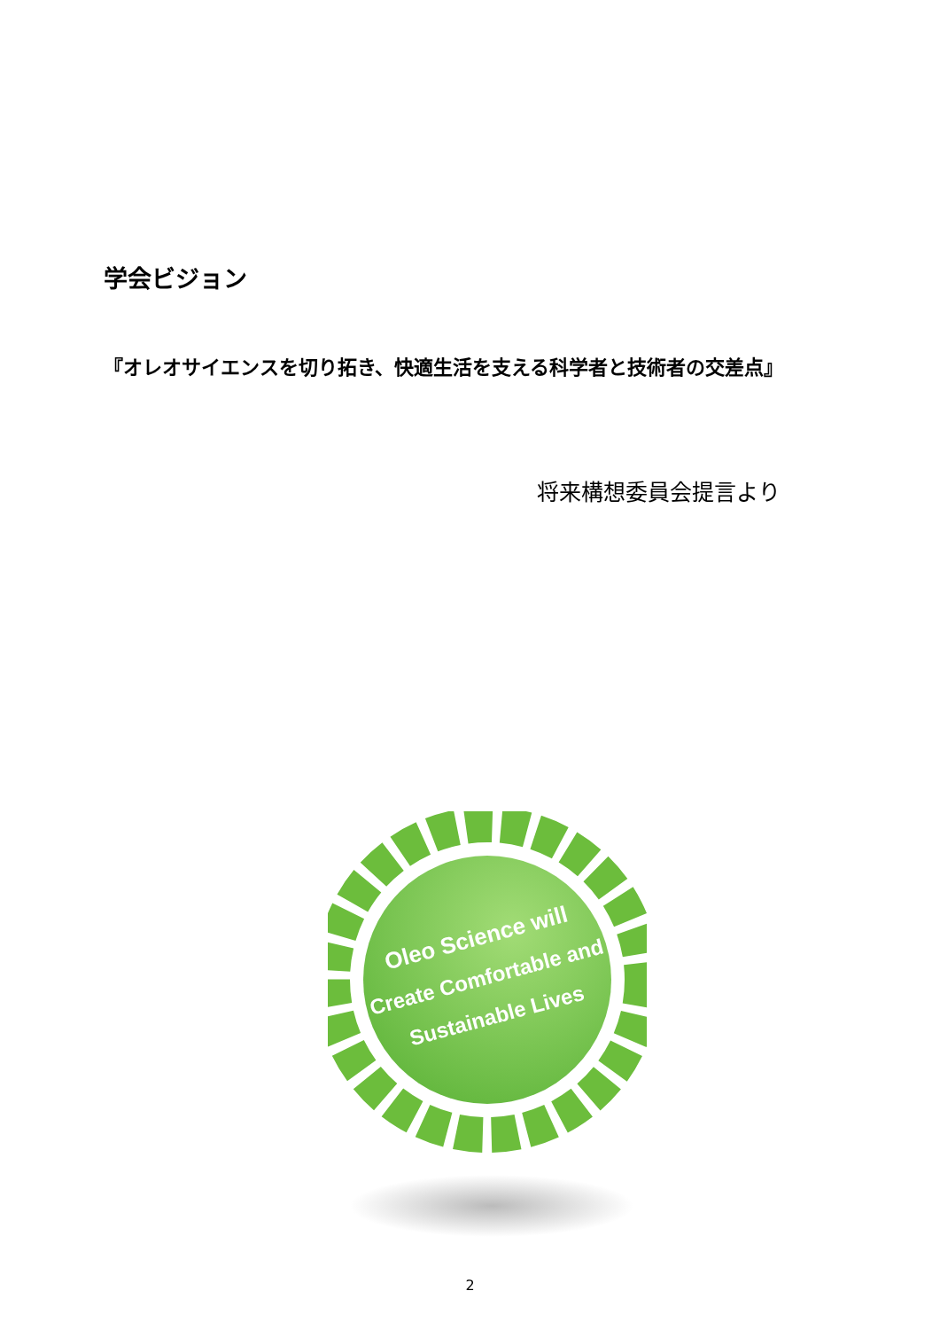学会ビジョン
『オレオサイエンスを切り拓き、快適生活を支える科学者と技術者の交差点』
将来構想委員会提言より
Oleo Science will
Create Comfortable and
Sustainable Lives
2